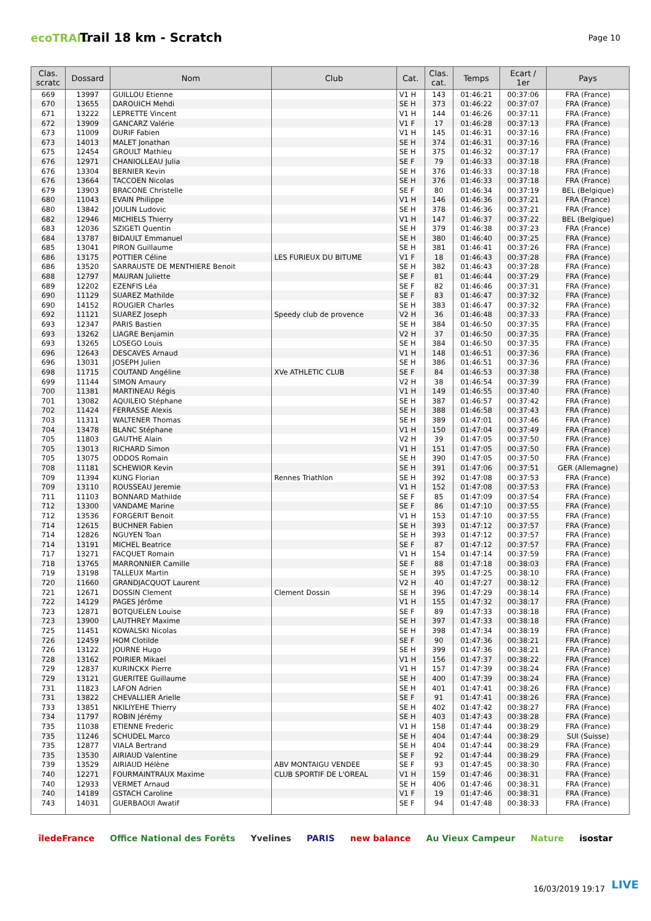ecoTRAIL
Trail 18 km - Scratch
Page 10
| Clas. scratc | Dossard | Nom | Club | Cat. | Clas. cat. | Temps | Ecart / 1er | Pays |
| --- | --- | --- | --- | --- | --- | --- | --- | --- |
| 669 | 13997 | GUILLOU Etienne | | V1 H | 143 | 01:46:21 | 00:37:06 | FRA (France) |
| 670 | 13655 | DAROUICH Mehdi | | SE H | 373 | 01:46:22 | 00:37:07 | FRA (France) |
| 671 | 13222 | LEPRETTE Vincent | | V1 H | 144 | 01:46:26 | 00:37:11 | FRA (France) |
| 672 | 13909 | GANCARZ Valérie | | V1 F | 17 | 01:46:28 | 00:37:13 | FRA (France) |
| 673 | 11009 | DURIF Fabien | | V1 H | 145 | 01:46:31 | 00:37:16 | FRA (France) |
| 673 | 14013 | MALET Jonathan | | SE H | 374 | 01:46:31 | 00:37:16 | FRA (France) |
| 675 | 12454 | GROULT Mathieu | | SE H | 375 | 01:46:32 | 00:37:17 | FRA (France) |
| 676 | 12971 | CHANIOLLEAU Julia | | SE F | 79 | 01:46:33 | 00:37:18 | FRA (France) |
| 676 | 13304 | BERNIER Kevin | | SE H | 376 | 01:46:33 | 00:37:18 | FRA (France) |
| 676 | 13664 | TACCOEN Nicolas | | SE H | 376 | 01:46:33 | 00:37:18 | FRA (France) |
| 679 | 13903 | BRACONE Christelle | | SE F | 80 | 01:46:34 | 00:37:19 | BEL (Belgique) |
| 680 | 11043 | EVAIN Philippe | | V1 H | 146 | 01:46:36 | 00:37:21 | FRA (France) |
| 680 | 13842 | JOULIN Ludovic | | SE H | 378 | 01:46:36 | 00:37:21 | FRA (France) |
| 682 | 12946 | MICHIELS Thierry | | V1 H | 147 | 01:46:37 | 00:37:22 | BEL (Belgique) |
| 683 | 12036 | SZIGETI Quentin | | SE H | 379 | 01:46:38 | 00:37:23 | FRA (France) |
| 684 | 13787 | BIDAULT Emmanuel | | SE H | 380 | 01:46:40 | 00:37:25 | FRA (France) |
| 685 | 13041 | PIRON Guillaume | | SE H | 381 | 01:46:41 | 00:37:26 | FRA (France) |
| 686 | 13175 | POTTIER Céline | LES FURIEUX DU BITUME | V1 F | 18 | 01:46:43 | 00:37:28 | FRA (France) |
| 686 | 13520 | SARRAUSTE DE MENTHIERE Benoit | | SE H | 382 | 01:46:43 | 00:37:28 | FRA (France) |
| 688 | 12797 | MAURAN Juliette | | SE F | 81 | 01:46:44 | 00:37:29 | FRA (France) |
| 689 | 12202 | EZENFIS Léa | | SE F | 82 | 01:46:46 | 00:37:31 | FRA (France) |
| 690 | 11129 | SUAREZ Mathilde | | SE F | 83 | 01:46:47 | 00:37:32 | FRA (France) |
| 690 | 14152 | ROUGIER Charles | | SE H | 383 | 01:46:47 | 00:37:32 | FRA (France) |
| 692 | 11121 | SUAREZ Joseph | Speedy club de provence | V2 H | 36 | 01:46:48 | 00:37:33 | FRA (France) |
| 693 | 12347 | PARIS Bastien | | SE H | 384 | 01:46:50 | 00:37:35 | FRA (France) |
| 693 | 13262 | LIAGRE Benjamin | | V2 H | 37 | 01:46:50 | 00:37:35 | FRA (France) |
| 693 | 13265 | LOSEGO Louis | | SE H | 384 | 01:46:50 | 00:37:35 | FRA (France) |
| 696 | 12643 | DESCAVES Arnaud | | V1 H | 148 | 01:46:51 | 00:37:36 | FRA (France) |
| 696 | 13031 | JOSEPH Julien | | SE H | 386 | 01:46:51 | 00:37:36 | FRA (France) |
| 698 | 11715 | COUTAND Angéline | XVe ATHLETIC CLUB | SE F | 84 | 01:46:53 | 00:37:38 | FRA (France) |
| 699 | 11144 | SIMON Amaury | | V2 H | 38 | 01:46:54 | 00:37:39 | FRA (France) |
| 700 | 11381 | MARTINEAU Régis | | V1 H | 149 | 01:46:55 | 00:37:40 | FRA (France) |
| 701 | 13082 | AQUILEIO Stéphane | | SE H | 387 | 01:46:57 | 00:37:42 | FRA (France) |
| 702 | 11424 | FERRASSE Alexis | | SE H | 388 | 01:46:58 | 00:37:43 | FRA (France) |
| 703 | 11311 | WALTENER Thomas | | SE H | 389 | 01:47:01 | 00:37:46 | FRA (France) |
| 704 | 13478 | BLANC Stéphane | | V1 H | 150 | 01:47:04 | 00:37:49 | FRA (France) |
| 705 | 11803 | GAUTHE Alain | | V2 H | 39 | 01:47:05 | 00:37:50 | FRA (France) |
| 705 | 13013 | RICHARD Simon | | V1 H | 151 | 01:47:05 | 00:37:50 | FRA (France) |
| 705 | 13075 | ODDOS Romain | | SE H | 390 | 01:47:05 | 00:37:50 | FRA (France) |
| 708 | 11181 | SCHEWIOR Kevin | | SE H | 391 | 01:47:06 | 00:37:51 | GER (Allemagne) |
| 709 | 11394 | KUNG Florian | Rennes Triathlon | SE H | 392 | 01:47:08 | 00:37:53 | FRA (France) |
| 709 | 13110 | ROUSSEAU Jeremie | | V1 H | 152 | 01:47:08 | 00:37:53 | FRA (France) |
| 711 | 11103 | BONNARD Mathilde | | SE F | 85 | 01:47:09 | 00:37:54 | FRA (France) |
| 712 | 13300 | VANDAME Marine | | SE F | 86 | 01:47:10 | 00:37:55 | FRA (France) |
| 712 | 13536 | FORGERIT Benoit | | V1 H | 153 | 01:47:10 | 00:37:55 | FRA (France) |
| 714 | 12615 | BUCHNER Fabien | | SE H | 393 | 01:47:12 | 00:37:57 | FRA (France) |
| 714 | 12826 | NGUYEN Toan | | SE H | 393 | 01:47:12 | 00:37:57 | FRA (France) |
| 714 | 13191 | MICHEL Beatrice | | SE F | 87 | 01:47:12 | 00:37:57 | FRA (France) |
| 717 | 13271 | FACQUET Romain | | V1 H | 154 | 01:47:14 | 00:37:59 | FRA (France) |
| 718 | 13765 | MARRONNIER Camille | | SE F | 88 | 01:47:18 | 00:38:03 | FRA (France) |
| 719 | 13198 | TALLEUX Martin | | SE H | 395 | 01:47:25 | 00:38:10 | FRA (France) |
| 720 | 11660 | GRANDJACQUOT Laurent | | V2 H | 40 | 01:47:27 | 00:38:12 | FRA (France) |
| 721 | 12671 | DOSSIN Clement | Clement Dossin | SE H | 396 | 01:47:29 | 00:38:14 | FRA (France) |
| 722 | 14129 | PAGES Jérôme | | V1 H | 155 | 01:47:32 | 00:38:17 | FRA (France) |
| 723 | 12871 | BOTQUELEN Louise | | SE F | 89 | 01:47:33 | 00:38:18 | FRA (France) |
| 723 | 13900 | LAUTHREY Maxime | | SE H | 397 | 01:47:33 | 00:38:18 | FRA (France) |
| 725 | 11451 | KOWALSKI Nicolas | | SE H | 398 | 01:47:34 | 00:38:19 | FRA (France) |
| 726 | 12459 | HOM Clotilde | | SE F | 90 | 01:47:36 | 00:38:21 | FRA (France) |
| 726 | 13122 | JOURNE Hugo | | SE H | 399 | 01:47:36 | 00:38:21 | FRA (France) |
| 728 | 13162 | POIRIER Mikael | | V1 H | 156 | 01:47:37 | 00:38:22 | FRA (France) |
| 729 | 12837 | KURINCKX Pierre | | V1 H | 157 | 01:47:39 | 00:38:24 | FRA (France) |
| 729 | 13121 | GUERITEE Guillaume | | SE H | 400 | 01:47:39 | 00:38:24 | FRA (France) |
| 731 | 11823 | LAFON Adrien | | SE H | 401 | 01:47:41 | 00:38:26 | FRA (France) |
| 731 | 13822 | CHEVALLIER Arielle | | SE F | 91 | 01:47:41 | 00:38:26 | FRA (France) |
| 733 | 13851 | NKILIYEHE Thierry | | SE H | 402 | 01:47:42 | 00:38:27 | FRA (France) |
| 734 | 11797 | ROBIN Jérémy | | SE H | 403 | 01:47:43 | 00:38:28 | FRA (France) |
| 735 | 11038 | ETIENNE Frederic | | V1 H | 158 | 01:47:44 | 00:38:29 | FRA (France) |
| 735 | 11246 | SCHUDEL Marco | | SE H | 404 | 01:47:44 | 00:38:29 | SUI (Suisse) |
| 735 | 12877 | VIALA Bertrand | | SE H | 404 | 01:47:44 | 00:38:29 | FRA (France) |
| 735 | 13530 | AIRIAUD Valentine | | SE F | 92 | 01:47:44 | 00:38:29 | FRA (France) |
| 739 | 13529 | AIRIAUD Hélène | ABV MONTAIGU VENDEE | SE F | 93 | 01:47:45 | 00:38:30 | FRA (France) |
| 740 | 12271 | FOURMAINTRAUX Maxime | CLUB SPORTIF DE L'OREAL | V1 H | 159 | 01:47:46 | 00:38:31 | FRA (France) |
| 740 | 12933 | VERMET Arnaud | | SE H | 406 | 01:47:46 | 00:38:31 | FRA (France) |
| 740 | 14189 | GSTACH Caroline | | V1 F | 19 | 01:47:46 | 00:38:31 | FRA (France) |
| 743 | 14031 | GUERBAOUI Awatif | | SE F | 94 | 01:47:48 | 00:38:33 | FRA (France) |
îledeFrance Office National des Forêts Yvelines PARIS new balance Au Vieux Campeur Nature isostar
16/03/2019 19:17 LIVE